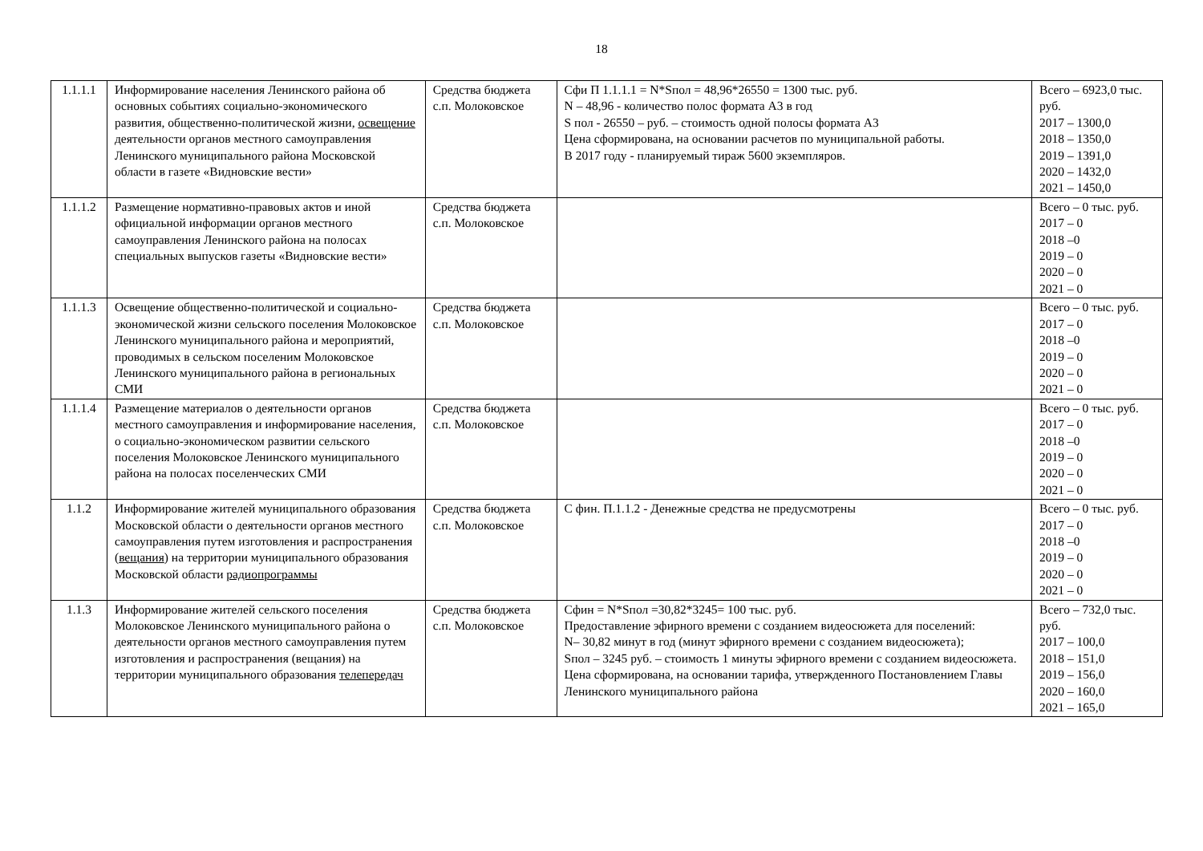18
| 1.1.1.1 | Информирование населения Ленинского района об основных событиях социально-экономического развития, общественно-политической жизни, освещение деятельности органов местного самоуправления Ленинского муниципального района Московской области в газете «Видновские вести» | Средства бюджета с.п. Молоковское | Сфи П 1.1.1.1 = N*Sпол = 48,96*26550 = 1300 тыс. руб. N – 48,96 - количество полос формата А3 в год S пол - 26550 – руб. – стоимость одной полосы формата А3 Цена сформирована, на основании расчетов по муниципальной работы. В 2017 году - планируемый тираж 5600 экземпляров. | Всего – 6923,0 тыс. руб. 2017 – 1300,0 2018 – 1350,0 2019 – 1391,0 2020 – 1432,0 2021 – 1450,0 |
| 1.1.1.2 | Размещение нормативно-правовых актов и иной официальной информации органов местного самоуправления Ленинского района на полосах специальных выпусков газеты «Видновские вести» | Средства бюджета с.п. Молоковское | | Всего – 0 тыс. руб. 2017 – 0 2018 –0 2019 – 0 2020 – 0 2021 – 0 |
| 1.1.1.3 | Освещение общественно-политической и социально-экономической жизни сельского поселения Молоковское Ленинского муниципального района и мероприятий, проводимых в сельском поселеним Молоковское Ленинского муниципального района в региональных СМИ | Средства бюджета с.п. Молоковское | | Всего – 0 тыс. руб. 2017 – 0 2018 –0 2019 – 0 2020 – 0 2021 – 0 |
| 1.1.1.4 | Размещение материалов о деятельности органов местного самоуправления и информирование населения, о социально-экономическом развитии сельского поселения Молоковское Ленинского муниципального района на полосах поселенческих СМИ | Средства бюджета с.п. Молоковское | | Всего – 0 тыс. руб. 2017 – 0 2018 –0 2019 – 0 2020 – 0 2021 – 0 |
| 1.1.2 | Информирование жителей муниципального образования Московской области о деятельности органов местного самоуправления путем изготовления и распространения ( вещания ) на территории муниципального образования Московской области радиопрограммы | Средства бюджета с.п. Молоковское | С фин. П.1.1.2 - Денежные средства не предусмотрены | Всего – 0 тыс. руб. 2017 – 0 2018 –0 2019 – 0 2020 – 0 2021 – 0 |
| 1.1.3 | Информирование жителей сельского поселения Молоковское Ленинского муниципального района о деятельности органов местного самоуправления путем изготовления и распространения (вещания) на территории муниципального образования телепередач | Средства бюджета с.п. Молоковское | Сфин = N*Sпол =30,82*3245= 100 тыс. руб. Предоставление эфирного времени с созданием видеосюжета для поселений: N– 30,82 минут в год (минут эфирного времени с созданием видеосюжета); Sпол – 3245 руб. – стоимость 1 минуты эфирного времени с созданием видеосюжета. Цена сформирована, на основании тарифа, утвержденного Постановлением Главы Ленинского муниципального района | Всего – 732,0 тыс. руб. 2017 – 100,0 2018 – 151,0 2019 – 156,0 2020 – 160,0 2021 – 165,0 |